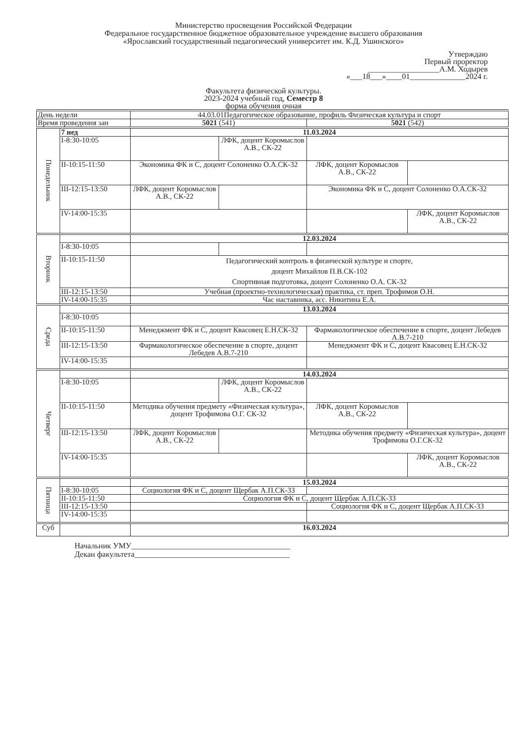Министерство просвещения Российской Федерации
Федеральное государственное бюджетное образовательное учреждение высшего образования
«Ярославский государственный педагогический университет им. К.Д. Ушинского»
Утверждаю
Первый проректор
__________________А.М. Ходырев
«___18___»____01______________2024 г.
Факультета физической культуры.
2023-2024 учебный год, Семестр 8
форма обучения очная
| День недели | | 44.03.01Педагогическое образование, профиль Физическая культура и спорт | | | |
| Время проведения зан | | 5021 (541) | | 5021 (542) | |
| Понедельник | 7 нед | 11.03.2024 | | | |
| | I-8:30-10:05 | | ЛФК, доцент Коромыслов А.В., СК-22 | | |
| | II-10:15-11:50 | Экономика ФК и С, доцент Солоненко О.А.СК-32 | | ЛФК, доцент Коромыслов А.В., СК-22 | |
| | III-12:15-13:50 | ЛФК, доцент Коромыслов А.В., СК-22 | | Экономика ФК и С, доцент Солоненко О.А.СК-32 | |
| | IV-14:00-15:35 | | | | ЛФК, доцент Коромыслов А.В., СК-22 |
| Вторник | | 12.03.2024 | | | |
| | I-8:30-10:05 | | | | |
| | II-10:15-11:50 | Педагогический контроль в физической культуре и спорте, доцент Михайлов П.В.СК-102 Спортивная подготовка, доцент Солоненко О.А. СК-32 | | | |
| | III-12:15-13:50 | Учебная (проектно-технологическая) практика, ст. преп. Трофимов О.Н. | | | |
| | IV-14:00-15:35 | Час наставника, асс. Никитина Е.А. | | | |
| Среда | | 13.03.2024 | | | |
| | I-8:30-10:05 | | | | |
| | II-10:15-11:50 | Менеджмент ФК и С, доцент Квасовец Е.Н.СК-32 | | Фармакологическое обеспечение в спорте, доцент Лебедев А.В.7-210 | |
| | III-12:15-13:50 | Фармакологическое обеспечение в спорте, доцент Лебедев А.В.7-210 | | Менеджмент ФК и С, доцент Квасовец Е.Н.СК-32 | |
| | IV-14:00-15:35 | | | | |
| Четверг | | 14.03.2024 | | | |
| | I-8:30-10:05 | | ЛФК, доцент Коромыслов А.В., СК-22 | | |
| | II-10:15-11:50 | Методика обучения предмету «Физическая культура», доцент Трофимова О.Г. СК-32 | | ЛФК, доцент Коромыслов А.В., СК-22 | |
| | III-12:15-13:50 | ЛФК, доцент Коромыслов А.В., СК-22 | | Методика обучения предмету «Физическая культура», доцент Трофимова О.Г.СК-32 | |
| | IV-14:00-15:35 | | | | ЛФК, доцент Коромыслов А.В., СК-22 |
| Пятница | | 15.03.2024 | | | |
| | I-8:30-10:05 | Социология ФК и С, доцент Щербак А.П.СК-33 | | | |
| | II-10:15-11:50 | Социология ФК и С, доцент Щербак А.П.СК-33 | | | |
| | III-12:15-13:50 | | | Социология ФК и С, доцент Щербак А.П.СК-33 | |
| | IV-14:00-15:35 | | | | |
| Суб | | 16.03.2024 | | | |
Начальник УМУ________________________________________
Декан факультета_______________________________________